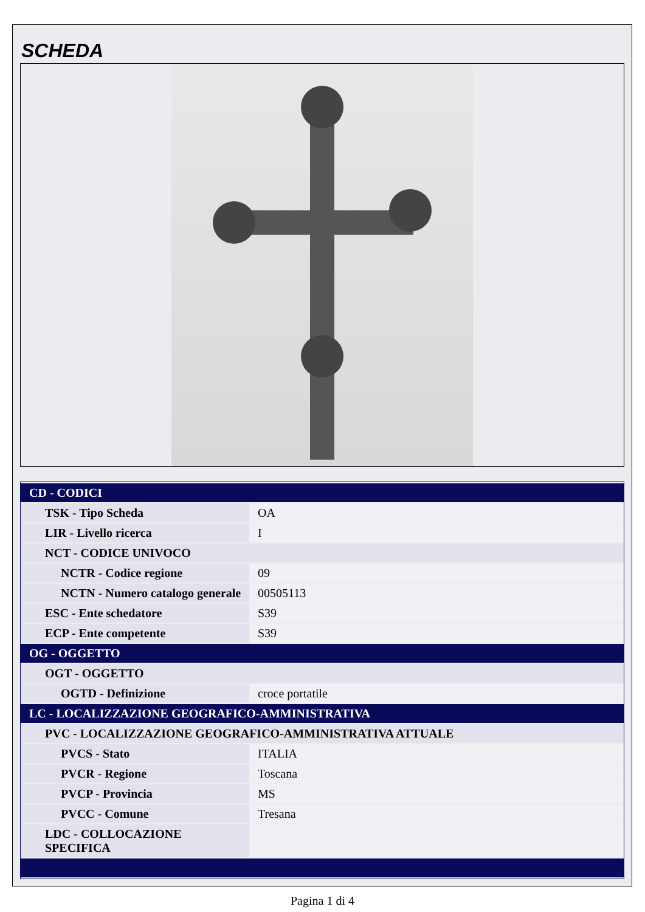SCHEDA
| CD - CODICI | |
| TSK - Tipo Scheda | OA |
| LIR - Livello ricerca | I |
| NCT - CODICE UNIVOCO | |
| NCTR - Codice regione | 09 |
| NCTN - Numero catalogo generale | 00505113 |
| ESC - Ente schedatore | S39 |
| ECP - Ente competente | S39 |
| OG - OGGETTO | |
| OGT - OGGETTO | |
| OGTD - Definizione | croce portatile |
| LC - LOCALIZZAZIONE GEOGRAFICO-AMMINISTRATIVA | |
| PVC - LOCALIZZAZIONE GEOGRAFICO-AMMINISTRATIVA ATTUALE | |
| PVCS - Stato | ITALIA |
| PVCR - Regione | Toscana |
| PVCP - Provincia | MS |
| PVCC - Comune | Tresana |
| LDC - COLLOCAZIONE SPECIFICA | |
Pagina 1 di 4